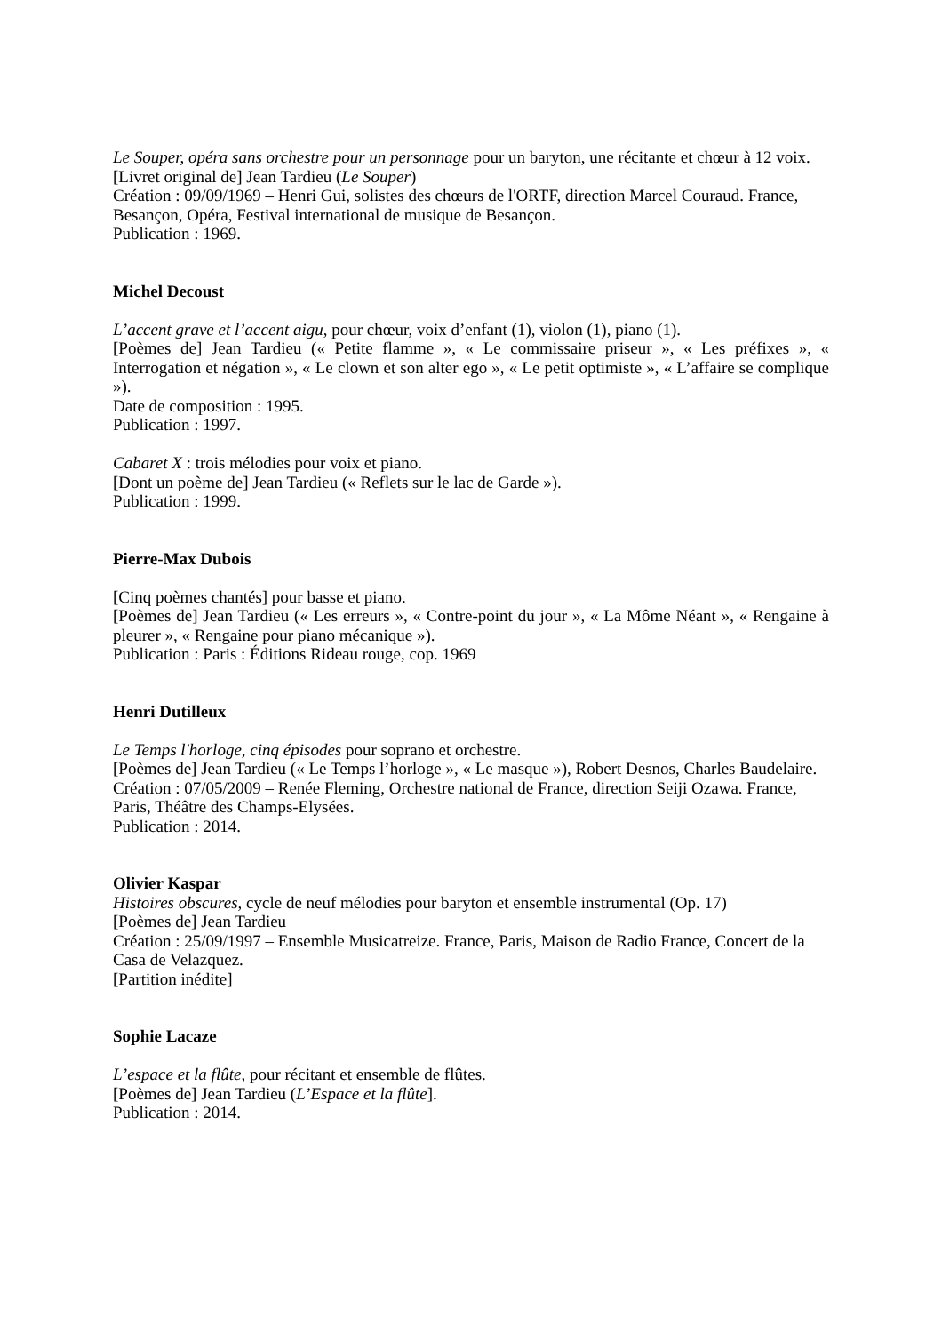Le Souper, opéra sans orchestre pour un personnage pour un baryton, une récitante et chœur à 12 voix.
[Livret original de] Jean Tardieu (Le Souper)
Création : 09/09/1969 – Henri Gui, solistes des chœurs de l'ORTF, direction Marcel Couraud. France, Besançon, Opéra, Festival international de musique de Besançon.
Publication : 1969.
Michel Decoust
L’accent grave et l’accent aigu, pour chœur, voix d’enfant (1), violon (1), piano (1).
[Poèmes de] Jean Tardieu (« Petite flamme », « Le commissaire priseur », « Les préfixes », « Interrogation et négation », « Le clown et son alter ego », « Le petit optimiste », « L’affaire se complique »).
Date de composition : 1995.
Publication : 1997.
Cabaret X : trois mélodies pour voix et piano.
[Dont un poème de] Jean Tardieu (« Reflets sur le lac de Garde »).
Publication : 1999.
Pierre-Max Dubois
[Cinq poèmes chantés] pour basse et piano.
[Poèmes de] Jean Tardieu (« Les erreurs », « Contre-point du jour », « La Môme Néant », « Rengaine à pleurer », « Rengaine pour piano mécanique »).
Publication : Paris : Éditions Rideau rouge, cop. 1969
Henri Dutilleux
Le Temps l'horloge, cinq épisodes pour soprano et orchestre.
[Poèmes de] Jean Tardieu (« Le Temps l’horloge », « Le masque »), Robert Desnos, Charles Baudelaire.
Création : 07/05/2009 – Renée Fleming, Orchestre national de France, direction Seiji Ozawa. France, Paris, Théâtre des Champs-Elysées.
Publication : 2014.
Olivier Kaspar
Histoires obscures, cycle de neuf mélodies pour baryton et ensemble instrumental (Op. 17)
[Poèmes de] Jean Tardieu
Création : 25/09/1997 – Ensemble Musicatreize. France, Paris, Maison de Radio France, Concert de la Casa de Velazquez.
[Partition inédite]
Sophie Lacaze
L’espace et la flûte, pour récitant et ensemble de flûtes.
[Poèmes de] Jean Tardieu (L’Espace et la flûte].
Publication : 2014.